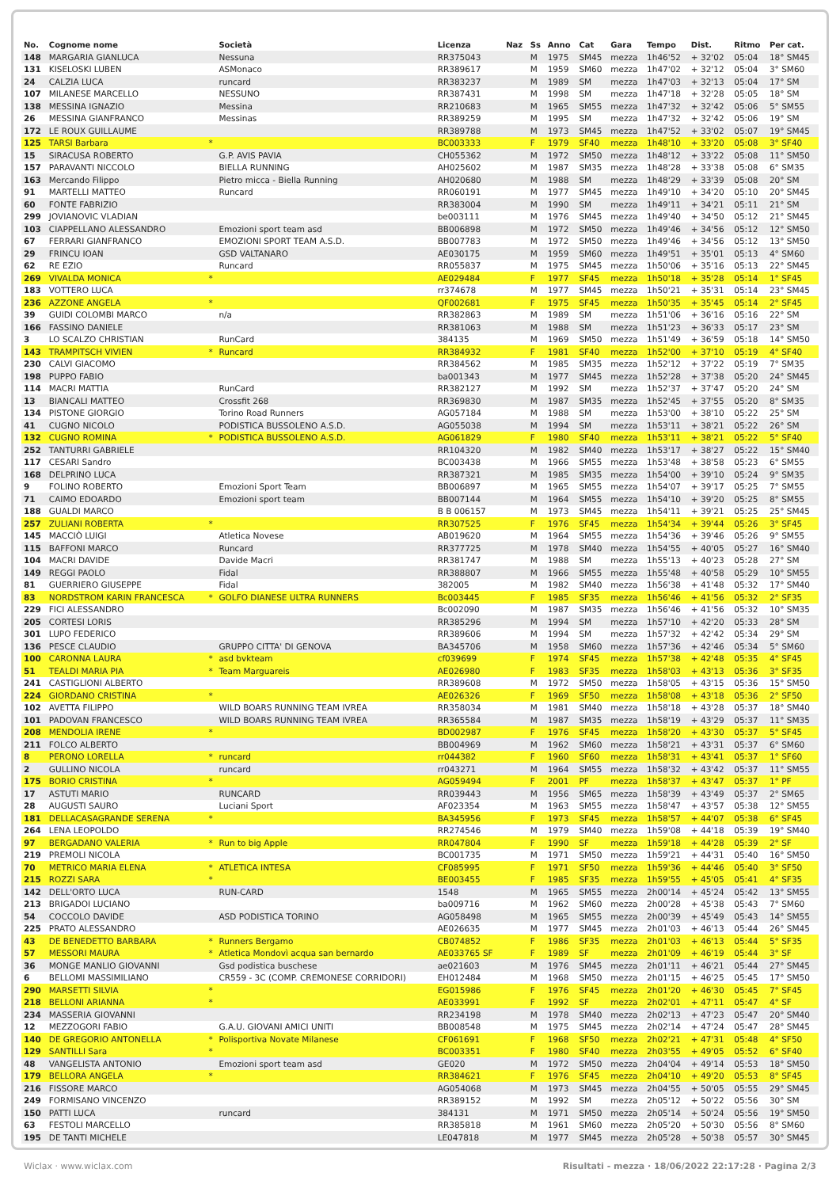| No. | Cognome nome | | Società | Licenza | Naz | Ss | Anno | Cat | Gara | Tempo | Dist. | Ritmo | Per cat. |
| --- | --- | --- | --- | --- | --- | --- | --- | --- | --- | --- | --- | --- | --- |
| 148 | MARGARIA GIANLUCA | | Nessuna | RR375043 | | M | 1975 | SM45 | mezza | 1h46'52 | + 32'02 | 05:04 | 18° SM45 |
| 131 | KISELOSKI LUBEN | | ASMonaco | RR389617 | | M | 1959 | SM60 | mezza | 1h47'02 | + 32'12 | 05:04 | 3° SM60 |
| 24 | CALZIA LUCA | | runcard | RR383237 | | M | 1989 | SM | mezza | 1h47'03 | + 32'13 | 05:04 | 17° SM |
| 107 | MILANESE MARCELLO | | NESSUNO | RR387431 | | M | 1998 | SM | mezza | 1h47'18 | + 32'28 | 05:05 | 18° SM |
| 138 | MESSINA IGNAZIO | | Messina | RR210683 | | M | 1965 | SM55 | mezza | 1h47'32 | + 32'42 | 05:06 | 5° SM55 |
| 26 | MESSINA GIANFRANCO | | Messinas | RR389259 | | M | 1995 | SM | mezza | 1h47'32 | + 32'42 | 05:06 | 19° SM |
| 172 | LE ROUX GUILLAUME | | | RR389788 | | M | 1973 | SM45 | mezza | 1h47'52 | + 33'02 | 05:07 | 19° SM45 |
| 125 | TARSI Barbara | * | | BC003333 | | F | 1979 | SF40 | mezza | 1h48'10 | + 33'20 | 05:08 | 3° SF40 |
| 15 | SIRACUSA ROBERTO | | G.P. AVIS PAVIA | CH055362 | | M | 1972 | SM50 | mezza | 1h48'12 | + 33'22 | 05:08 | 11° SM50 |
| 157 | PARAVANTI NICCOLO | | BIELLA RUNNING | AH025602 | | M | 1987 | SM35 | mezza | 1h48'28 | + 33'38 | 05:08 | 6° SM35 |
| 163 | Mercando Filippo | | Pietro micca - Biella Running | AH020680 | | M | 1988 | SM | mezza | 1h48'29 | + 33'39 | 05:08 | 20° SM |
| 91 | MARTELLI MATTEO | | Runcard | RR060191 | | M | 1977 | SM45 | mezza | 1h49'10 | + 34'20 | 05:10 | 20° SM45 |
| 60 | FONTE FABRIZIO | | | RR383004 | | M | 1990 | SM | mezza | 1h49'11 | + 34'21 | 05:11 | 21° SM |
| 299 | JOVIANOVIC VLADIAN | | | be003111 | | M | 1976 | SM45 | mezza | 1h49'40 | + 34'50 | 05:12 | 21° SM45 |
| 103 | CIAPPELLANO ALESSANDRO | | Emozioni sport team asd | BB006898 | | M | 1972 | SM50 | mezza | 1h49'46 | + 34'56 | 05:12 | 12° SM50 |
| 67 | FERRARI GIANFRANCO | | EMOZIONI SPORT TEAM A.S.D. | BB007783 | | M | 1972 | SM50 | mezza | 1h49'46 | + 34'56 | 05:12 | 13° SM50 |
| 29 | FRINCU IOAN | | GSD VALTANARO | AE030175 | | M | 1959 | SM60 | mezza | 1h49'51 | + 35'01 | 05:13 | 4° SM60 |
| 62 | RE EZIO | | Runcard | RR055837 | | M | 1975 | SM45 | mezza | 1h50'06 | + 35'16 | 05:13 | 22° SM45 |
| 269 | VIVALDA MONICA | * | | AE029484 | | F | 1977 | SF45 | mezza | 1h50'18 | + 35'28 | 05:14 | 1° SF45 |
| 183 | VOTTERO LUCA | | | rr374678 | | M | 1977 | SM45 | mezza | 1h50'21 | + 35'31 | 05:14 | 23° SM45 |
| 236 | AZZONE ANGELA | * | | QF002681 | | F | 1975 | SF45 | mezza | 1h50'35 | + 35'45 | 05:14 | 2° SF45 |
| 39 | GUIDI COLOMBI MARCO | | n/a | RR382863 | | M | 1989 | SM | mezza | 1h51'06 | + 36'16 | 05:16 | 22° SM |
| 166 | FASSINO DANIELE | | | RR381063 | | M | 1988 | SM | mezza | 1h51'23 | + 36'33 | 05:17 | 23° SM |
| 3 | LO SCALZO CHRISTIAN | | RunCard | 384135 | | M | 1969 | SM50 | mezza | 1h51'49 | + 36'59 | 05:18 | 14° SM50 |
| 143 | TRAMPITSCH VIVIEN | * | Runcard | RR384932 | | F | 1981 | SF40 | mezza | 1h52'00 | + 37'10 | 05:19 | 4° SF40 |
| 230 | CALVI GIACOMO | | | RR384562 | | M | 1985 | SM35 | mezza | 1h52'12 | + 37'22 | 05:19 | 7° SM35 |
| 198 | PUPPO FABIO | | | ba001343 | | M | 1977 | SM45 | mezza | 1h52'28 | + 37'38 | 05:20 | 24° SM45 |
| 114 | MACRI MATTIA | | RunCard | RR382127 | | M | 1992 | SM | mezza | 1h52'37 | + 37'47 | 05:20 | 24° SM |
| 13 | BIANCALI MATTEO | | Crossfit 268 | RR369830 | | M | 1987 | SM35 | mezza | 1h52'45 | + 37'55 | 05:20 | 8° SM35 |
| 134 | PISTONE GIORGIO | | Torino Road Runners | AG057184 | | M | 1988 | SM | mezza | 1h53'00 | + 38'10 | 05:22 | 25° SM |
| 41 | CUGNO NICOLO | | PODISTICA BUSSOLENO A.S.D. | AG055038 | | M | 1994 | SM | mezza | 1h53'11 | + 38'21 | 05:22 | 26° SM |
| 132 | CUGNO ROMINA | * | PODISTICA BUSSOLENO A.S.D. | AG061829 | | F | 1980 | SF40 | mezza | 1h53'11 | + 38'21 | 05:22 | 5° SF40 |
| 252 | TANTURRI GABRIELE | | | RR104320 | | M | 1982 | SM40 | mezza | 1h53'17 | + 38'27 | 05:22 | 15° SM40 |
| 117 | CESARI Sandro | | | BC003438 | | M | 1966 | SM55 | mezza | 1h53'48 | + 38'58 | 05:23 | 6° SM55 |
| 168 | DELPRINO LUCA | | | RR387321 | | M | 1985 | SM35 | mezza | 1h54'00 | + 39'10 | 05:24 | 9° SM35 |
| 9 | FOLINO ROBERTO | | Emozioni Sport Team | BB006897 | | M | 1965 | SM55 | mezza | 1h54'07 | + 39'17 | 05:25 | 7° SM55 |
| 71 | CAIMO EDOARDO | | Emozioni sport team | BB007144 | | M | 1964 | SM55 | mezza | 1h54'10 | + 39'20 | 05:25 | 8° SM55 |
| 188 | GUALDI MARCO | | | B B 006157 | | M | 1973 | SM45 | mezza | 1h54'11 | + 39'21 | 05:25 | 25° SM45 |
| 257 | ZULIANI ROBERTA | * | | RR307525 | | F | 1976 | SF45 | mezza | 1h54'34 | + 39'44 | 05:26 | 3° SF45 |
| 145 | MACCIÒ LUIGI | | Atletica Novese | AB019620 | | M | 1964 | SM55 | mezza | 1h54'36 | + 39'46 | 05:26 | 9° SM55 |
| 115 | BAFFONI MARCO | | Runcard | RR377725 | | M | 1978 | SM40 | mezza | 1h54'55 | + 40'05 | 05:27 | 16° SM40 |
| 104 | MACRI DAVIDE | | Davide Macri | RR381747 | | M | 1988 | SM | mezza | 1h55'13 | + 40'23 | 05:28 | 27° SM |
| 149 | REGGI PAOLO | | Fidal | RR388807 | | M | 1966 | SM55 | mezza | 1h55'48 | + 40'58 | 05:29 | 10° SM55 |
| 81 | GUERRIERO GIUSEPPE | | Fidal | 382005 | | M | 1982 | SM40 | mezza | 1h56'38 | + 41'48 | 05:32 | 17° SM40 |
| 83 | NORDSTROM KARIN FRANCESCA | * | GOLFO DIANESE ULTRA RUNNERS | Bc003445 | | F | 1985 | SF35 | mezza | 1h56'46 | + 41'56 | 05:32 | 2° SF35 |
| 229 | FICI ALESSANDRO | | | Bc002090 | | M | 1987 | SM35 | mezza | 1h56'46 | + 41'56 | 05:32 | 10° SM35 |
| 205 | CORTESI LORIS | | | RR385296 | | M | 1994 | SM | mezza | 1h57'10 | + 42'20 | 05:33 | 28° SM |
| 301 | LUPO FEDERICO | | | RR389606 | | M | 1994 | SM | mezza | 1h57'32 | + 42'42 | 05:34 | 29° SM |
| 136 | PESCE CLAUDIO | | GRUPPO CITTA' DI GENOVA | BA345706 | | M | 1958 | SM60 | mezza | 1h57'36 | + 42'46 | 05:34 | 5° SM60 |
| 100 | CARONNA LAURA | * | asd bvkteam | cf039699 | | F | 1974 | SF45 | mezza | 1h57'38 | + 42'48 | 05:35 | 4° SF45 |
| 51 | TEALDI MARIA PIA | * | Team Marguareis | AE026980 | | F | 1983 | SF35 | mezza | 1h58'03 | + 43'13 | 05:36 | 3° SF35 |
| 241 | CASTIGLIONI ALBERTO | | | RR389608 | | M | 1972 | SM50 | mezza | 1h58'05 | + 43'15 | 05:36 | 15° SM50 |
| 224 | GIORDANO CRISTINA | * | | AE026326 | | F | 1969 | SF50 | mezza | 1h58'08 | + 43'18 | 05:36 | 2° SF50 |
| 102 | AVETTA FILIPPO | | WILD BOARS RUNNING TEAM IVREA | RR358034 | | M | 1981 | SM40 | mezza | 1h58'18 | + 43'28 | 05:37 | 18° SM40 |
| 101 | PADOVAN FRANCESCO | | WILD BOARS RUNNING TEAM IVREA | RR365584 | | M | 1987 | SM35 | mezza | 1h58'19 | + 43'29 | 05:37 | 11° SM35 |
| 208 | MENDOLIA IRENE | * | | BD002987 | | F | 1976 | SF45 | mezza | 1h58'20 | + 43'30 | 05:37 | 5° SF45 |
| 211 | FOLCO ALBERTO | | | BB004969 | | M | 1962 | SM60 | mezza | 1h58'21 | + 43'31 | 05:37 | 6° SM60 |
| 8 | PERONO LORELLA | * | runcard | rr044382 | | F | 1960 | SF60 | mezza | 1h58'31 | + 43'41 | 05:37 | 1° SF60 |
| 2 | GULLINO NICOLA | | runcard | rr043271 | | M | 1964 | SM55 | mezza | 1h58'32 | + 43'42 | 05:37 | 11° SM55 |
| 175 | BORIO CRISTINA | * | | AG059494 | | F | 2001 | PF | mezza | 1h58'37 | + 43'47 | 05:37 | 1° PF |
| 17 | ASTUTI MARIO | | RUNCARD | RR039443 | | M | 1956 | SM65 | mezza | 1h58'39 | + 43'49 | 05:37 | 2° SM65 |
| 28 | AUGUSTI SAURO | | Luciani Sport | AF023354 | | M | 1963 | SM55 | mezza | 1h58'47 | + 43'57 | 05:38 | 12° SM55 |
| 181 | DELLACASAGRANDE SERENA | * | | BA345956 | | F | 1973 | SF45 | mezza | 1h58'57 | + 44'07 | 05:38 | 6° SF45 |
| 264 | LENA LEOPOLDO | | | RR274546 | | M | 1979 | SM40 | mezza | 1h59'08 | + 44'18 | 05:39 | 19° SM40 |
| 97 | BERGADANO VALERIA | * | Run to big Apple | RR047804 | | F | 1990 | SF | mezza | 1h59'18 | + 44'28 | 05:39 | 2° SF |
| 219 | PREMOLI NICOLA | | | BC001735 | | M | 1971 | SM50 | mezza | 1h59'21 | + 44'31 | 05:40 | 16° SM50 |
| 70 | METRICO MARIA ELENA | * | ATLETICA INTESA | CF085995 | | F | 1971 | SF50 | mezza | 1h59'36 | + 44'46 | 05:40 | 3° SF50 |
| 215 | ROZZI SARA | * | | BE003455 | | F | 1985 | SF35 | mezza | 1h59'55 | + 45'05 | 05:41 | 4° SF35 |
| 142 | DELL'ORTO LUCA | | RUN-CARD | 1548 | | M | 1965 | SM55 | mezza | 2h00'14 | + 45'24 | 05:42 | 13° SM55 |
| 213 | BRIGADOI LUCIANO | | | ba009716 | | M | 1962 | SM60 | mezza | 2h00'28 | + 45'38 | 05:43 | 7° SM60 |
| 54 | COCCOLO DAVIDE | | ASD PODISTICA TORINO | AG058498 | | M | 1965 | SM55 | mezza | 2h00'39 | + 45'49 | 05:43 | 14° SM55 |
| 225 | PRATO ALESSANDRO | | | AE026635 | | M | 1977 | SM45 | mezza | 2h01'03 | + 46'13 | 05:44 | 26° SM45 |
| 43 | DE BENEDETTO BARBARA | * | Runners Bergamo | CB074852 | | F | 1986 | SF35 | mezza | 2h01'03 | + 46'13 | 05:44 | 5° SF35 |
| 57 | MESSORI MAURA | * | Atletica Mondovì acqua san bernardo | AE033765 SF | | F | 1989 | SF | mezza | 2h01'09 | + 46'19 | 05:44 | 3° SF |
| 36 | MONGE MANLIO GIOVANNI | | Gsd podistica buschese | ae021603 | | M | 1976 | SM45 | mezza | 2h01'11 | + 46'21 | 05:44 | 27° SM45 |
| 6 | BELLOMI MASSIMILIANO | | CR559 - 3C (COMP. CREMONESE CORRIDORI) | EH012484 | | M | 1968 | SM50 | mezza | 2h01'15 | + 46'25 | 05:45 | 17° SM50 |
| 290 | MARSETTI SILVIA | * | | EG015986 | | F | 1976 | SF45 | mezza | 2h01'20 | + 46'30 | 05:45 | 7° SF45 |
| 218 | BELLONI ARIANNA | * | | AE033991 | | F | 1992 | SF | mezza | 2h02'01 | + 47'11 | 05:47 | 4° SF |
| 234 | MASSERIA GIOVANNI | | | RR234198 | | M | 1978 | SM40 | mezza | 2h02'13 | + 47'23 | 05:47 | 20° SM40 |
| 12 | MEZZOGORI FABIO | | G.A.U. GIOVANI AMICI UNITI | BB008548 | | M | 1975 | SM45 | mezza | 2h02'14 | + 47'24 | 05:47 | 28° SM45 |
| 140 | DE GREGORIO ANTONELLA | * | Polisportiva Novate Milanese | CF061691 | | F | 1968 | SF50 | mezza | 2h02'21 | + 47'31 | 05:48 | 4° SF50 |
| 129 | SANTILLI Sara | * | | BC003351 | | F | 1980 | SF40 | mezza | 2h03'55 | + 49'05 | 05:52 | 6° SF40 |
| 48 | VANGELISTA ANTONIO | | Emozioni sport team asd | GE020 | | M | 1972 | SM50 | mezza | 2h04'04 | + 49'14 | 05:53 | 18° SM50 |
| 179 | BELLORA ANGELA | * | | RR384621 | | F | 1976 | SF45 | mezza | 2h04'10 | + 49'20 | 05:53 | 8° SF45 |
| 216 | FISSORE MARCO | | | AG054068 | | M | 1973 | SM45 | mezza | 2h04'55 | + 50'05 | 05:55 | 29° SM45 |
| 249 | FORMISANO VINCENZO | | | RR389152 | | M | 1992 | SM | mezza | 2h05'12 | + 50'22 | 05:56 | 30° SM |
| 150 | PATTI LUCA | | runcard | 384131 | | M | 1971 | SM50 | mezza | 2h05'14 | + 50'24 | 05:56 | 19° SM50 |
| 63 | FESTOLI MARCELLO | | | RR385818 | | M | 1961 | SM60 | mezza | 2h05'20 | + 50'30 | 05:56 | 8° SM60 |
| 195 | DE TANTI MICHELE | | | LE047818 | | M | 1977 | SM45 | mezza | 2h05'28 | + 50'38 | 05:57 | 30° SM45 |
Wiclax · www.wiclax.com Risultati - mezza · 18/06/2022 22:17:28 · Pagina 2/3